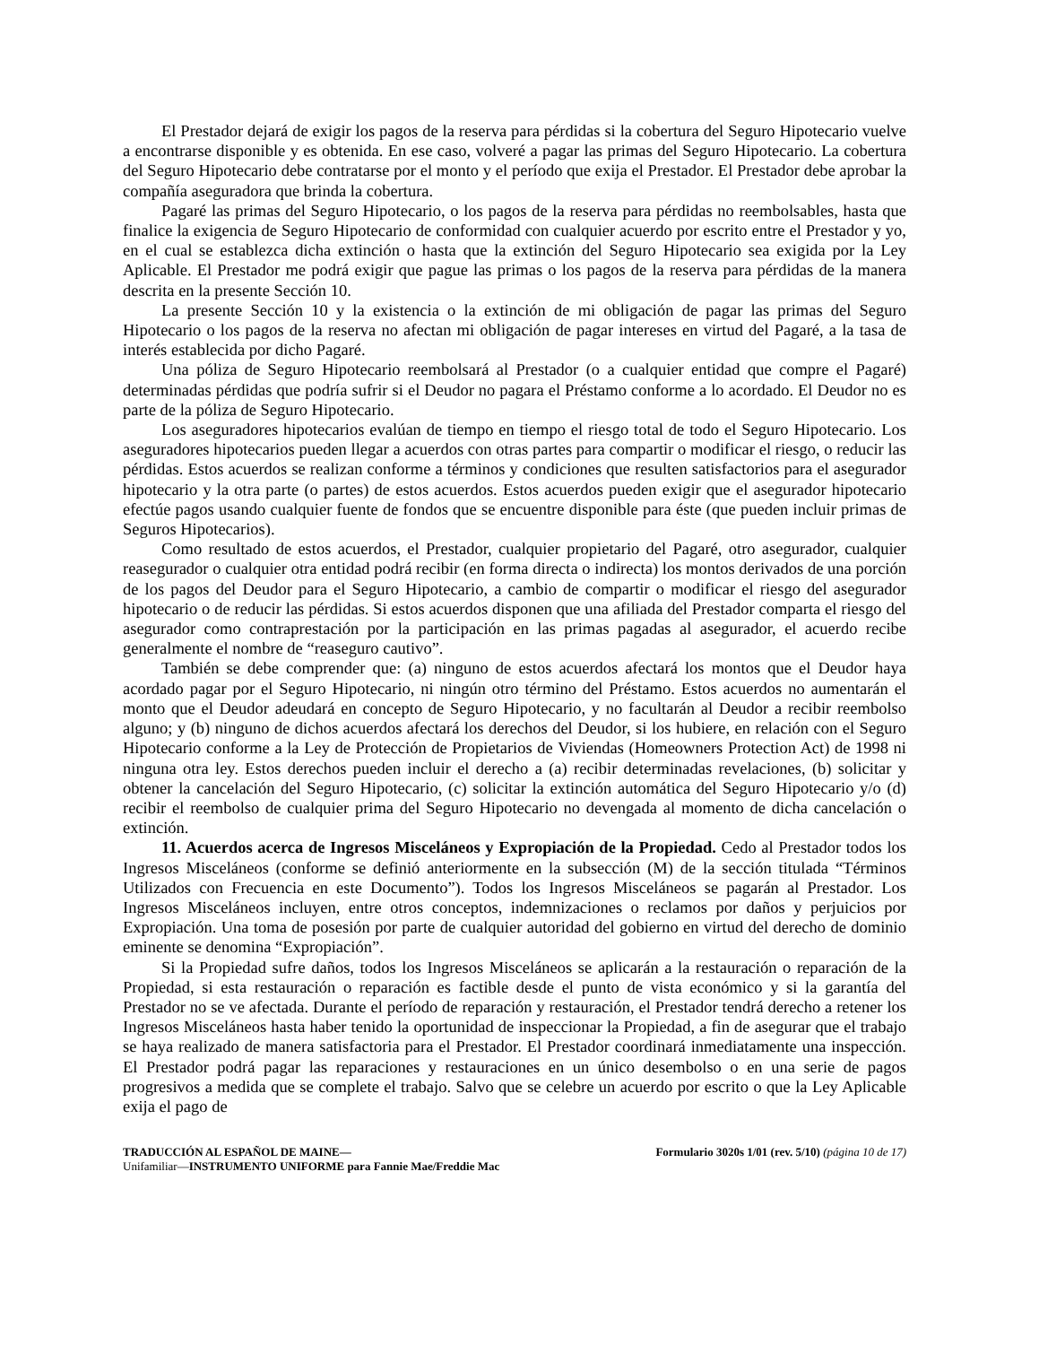El Prestador dejará de exigir los pagos de la reserva para pérdidas si la cobertura del Seguro Hipotecario vuelve a encontrarse disponible y es obtenida. En ese caso, volveré a pagar las primas del Seguro Hipotecario. La cobertura del Seguro Hipotecario debe contratarse por el monto y el período que exija el Prestador. El Prestador debe aprobar la compañía aseguradora que brinda la cobertura.
Pagaré las primas del Seguro Hipotecario, o los pagos de la reserva para pérdidas no reembolsables, hasta que finalice la exigencia de Seguro Hipotecario de conformidad con cualquier acuerdo por escrito entre el Prestador y yo, en el cual se establezca dicha extinción o hasta que la extinción del Seguro Hipotecario sea exigida por la Ley Aplicable. El Prestador me podrá exigir que pague las primas o los pagos de la reserva para pérdidas de la manera descrita en la presente Sección 10.
La presente Sección 10 y la existencia o la extinción de mi obligación de pagar las primas del Seguro Hipotecario o los pagos de la reserva no afectan mi obligación de pagar intereses en virtud del Pagaré, a la tasa de interés establecida por dicho Pagaré.
Una póliza de Seguro Hipotecario reembolsará al Prestador (o a cualquier entidad que compre el Pagaré) determinadas pérdidas que podría sufrir si el Deudor no pagara el Préstamo conforme a lo acordado. El Deudor no es parte de la póliza de Seguro Hipotecario.
Los aseguradores hipotecarios evalúan de tiempo en tiempo el riesgo total de todo el Seguro Hipotecario. Los aseguradores hipotecarios pueden llegar a acuerdos con otras partes para compartir o modificar el riesgo, o reducir las pérdidas. Estos acuerdos se realizan conforme a términos y condiciones que resulten satisfactorios para el asegurador hipotecario y la otra parte (o partes) de estos acuerdos. Estos acuerdos pueden exigir que el asegurador hipotecario efectúe pagos usando cualquier fuente de fondos que se encuentre disponible para éste (que pueden incluir primas de Seguros Hipotecarios).
Como resultado de estos acuerdos, el Prestador, cualquier propietario del Pagaré, otro asegurador, cualquier reasegurador o cualquier otra entidad podrá recibir (en forma directa o indirecta) los montos derivados de una porción de los pagos del Deudor para el Seguro Hipotecario, a cambio de compartir o modificar el riesgo del asegurador hipotecario o de reducir las pérdidas. Si estos acuerdos disponen que una afiliada del Prestador comparta el riesgo del asegurador como contraprestación por la participación en las primas pagadas al asegurador, el acuerdo recibe generalmente el nombre de “reaseguro cautivo”.
También se debe comprender que: (a) ninguno de estos acuerdos afectará los montos que el Deudor haya acordado pagar por el Seguro Hipotecario, ni ningún otro término del Préstamo. Estos acuerdos no aumentarán el monto que el Deudor adeudará en concepto de Seguro Hipotecario, y no facultarán al Deudor a recibir reembolso alguno; y (b) ninguno de dichos acuerdos afectará los derechos del Deudor, si los hubiere, en relación con el Seguro Hipotecario conforme a la Ley de Protección de Propietarios de Viviendas (Homeowners Protection Act) de 1998 ni ninguna otra ley. Estos derechos pueden incluir el derecho a (a) recibir determinadas revelaciones, (b) solicitar y obtener la cancelación del Seguro Hipotecario, (c) solicitar la extinción automática del Seguro Hipotecario y/o (d) recibir el reembolso de cualquier prima del Seguro Hipotecario no devengada al momento de dicha cancelación o extinción.
11. Acuerdos acerca de Ingresos Misceláneos y Expropiación de la Propiedad. Cedo al Prestador todos los Ingresos Misceláneos (conforme se definió anteriormente en la subsección (M) de la sección titulada “Términos Utilizados con Frecuencia en este Documento”). Todos los Ingresos Misceláneos se pagarán al Prestador. Los Ingresos Misceláneos incluyen, entre otros conceptos, indemnizaciones o reclamos por daños y perjuicios por Expropiación. Una toma de posesión por parte de cualquier autoridad del gobierno en virtud del derecho de dominio eminente se denomina “Expropiación”.
Si la Propiedad sufre daños, todos los Ingresos Misceláneos se aplicarán a la restauración o reparación de la Propiedad, si esta restauración o reparación es factible desde el punto de vista económico y si la garantía del Prestador no se ve afectada. Durante el período de reparación y restauración, el Prestador tendrá derecho a retener los Ingresos Misceláneos hasta haber tenido la oportunidad de inspeccionar la Propiedad, a fin de asegurar que el trabajo se haya realizado de manera satisfactoria para el Prestador. El Prestador coordinará inmediatamente una inspección. El Prestador podrá pagar las reparaciones y restauraciones en un único desembolso o en una serie de pagos progresivos a medida que se complete el trabajo. Salvo que se celebre un acuerdo por escrito o que la Ley Aplicable exija el pago de
TRADUCCIÓN AL ESPAÑOL DE MAINE—
Unifamiliar—INSTRUMENTO UNIFORME para Fannie Mae/Freddie Mac
Formulario 3020s 1/01 (rev. 5/10) (página 10 de 17)